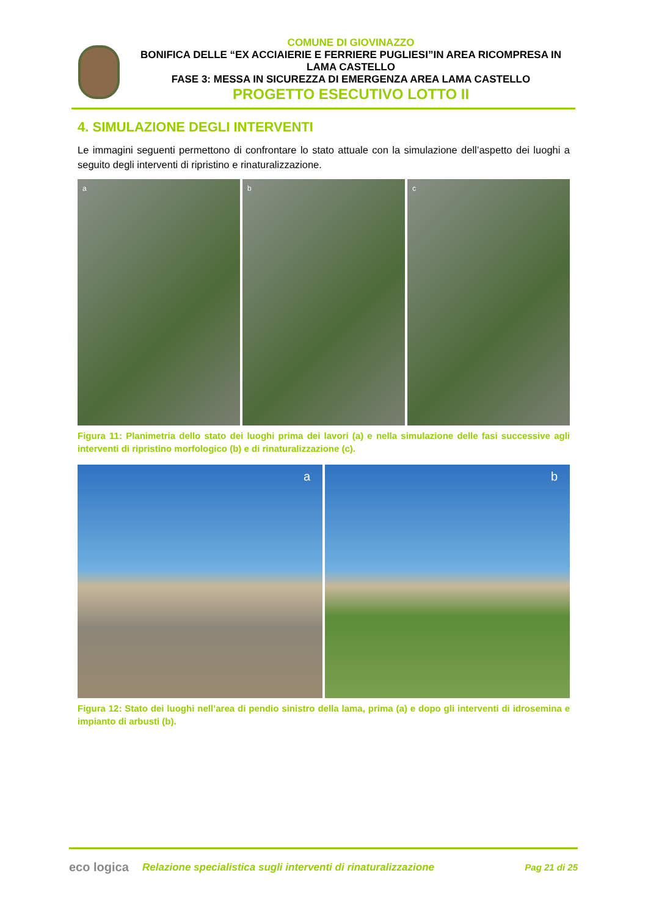COMUNE DI GIOVINAZZO
BONIFICA DELLE “EX ACCIAIERIE E FERRIERE PUGLIESI”IN AREA RICOMPRESA IN LAMA CASTELLO
FASE 3: MESSA IN SICUREZZA DI EMERGENZA AREA LAMA CASTELLO
PROGETTO ESECUTIVO LOTTO II
4. SIMULAZIONE DEGLI INTERVENTI
Le immagini seguenti permettono di confrontare lo stato attuale con la simulazione dell’aspetto dei luoghi a seguito degli interventi di ripristino e rinaturalizzazione.
a
b
c
Figura 11: Planimetria dello stato dei luoghi prima dei lavori (a) e nella simulazione delle fasi successive agli interventi di ripristino morfologico (b) e di rinaturalizzazione (c).
a
b
Figura 12: Stato dei luoghi nell’area di pendio sinistro della lama, prima (a) e dopo gli interventi di idrosemina e impianto di arbusti (b).
eco logica
Relazione specialistica sugli interventi di rinaturalizzazione
Pag 21 di 25